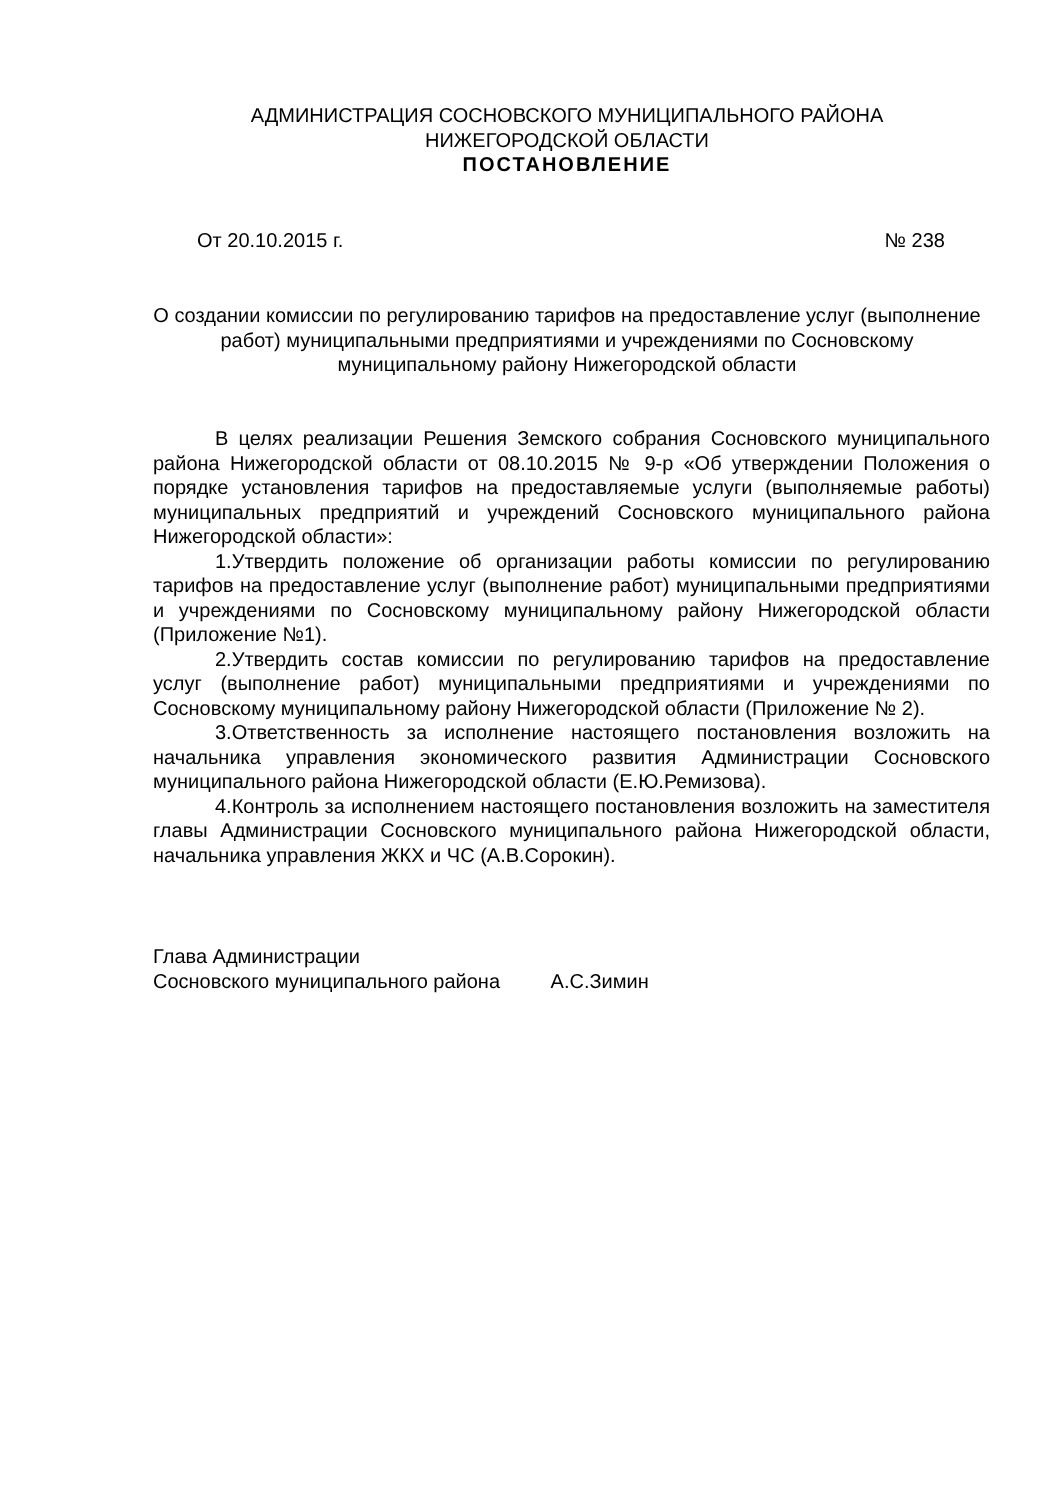АДМИНИСТРАЦИЯ СОСНОВСКОГО МУНИЦИПАЛЬНОГО РАЙОНА
НИЖЕГОРОДСКОЙ ОБЛАСТИ
ПОСТАНОВЛЕНИЕ
От 20.10.2015 г. № 238
О создании комиссии по регулированию тарифов на предоставление услуг (выполнение работ) муниципальными предприятиями и учреждениями по Сосновскому муниципальному району Нижегородской области
В целях реализации Решения Земского собрания Сосновского муниципального района Нижегородской области от 08.10.2015 № 9-р «Об утверждении Положения о порядке установления тарифов на предоставляемые услуги (выполняемые работы) муниципальных предприятий и учреждений Сосновского муниципального района Нижегородской области»:
1.Утвердить положение об организации работы комиссии по регулированию тарифов на предоставление услуг (выполнение работ) муниципальными предприятиями и учреждениями по Сосновскому муниципальному району Нижегородской области (Приложение №1).
2.Утвердить состав комиссии по регулированию тарифов на предоставление услуг (выполнение работ) муниципальными предприятиями и учреждениями по Сосновскому муниципальному району Нижегородской области (Приложение № 2).
3.Ответственность за исполнение настоящего постановления возложить на начальника управления экономического развития Администрации Сосновского муниципального района Нижегородской области (Е.Ю.Ремизова).
4.Контроль за исполнением настоящего постановления возложить на заместителя главы Администрации Сосновского муниципального района Нижегородской области, начальника управления ЖКХ и ЧС (А.В.Сорокин).
Глава Администрации
Сосновского муниципального района А.С.Зимин